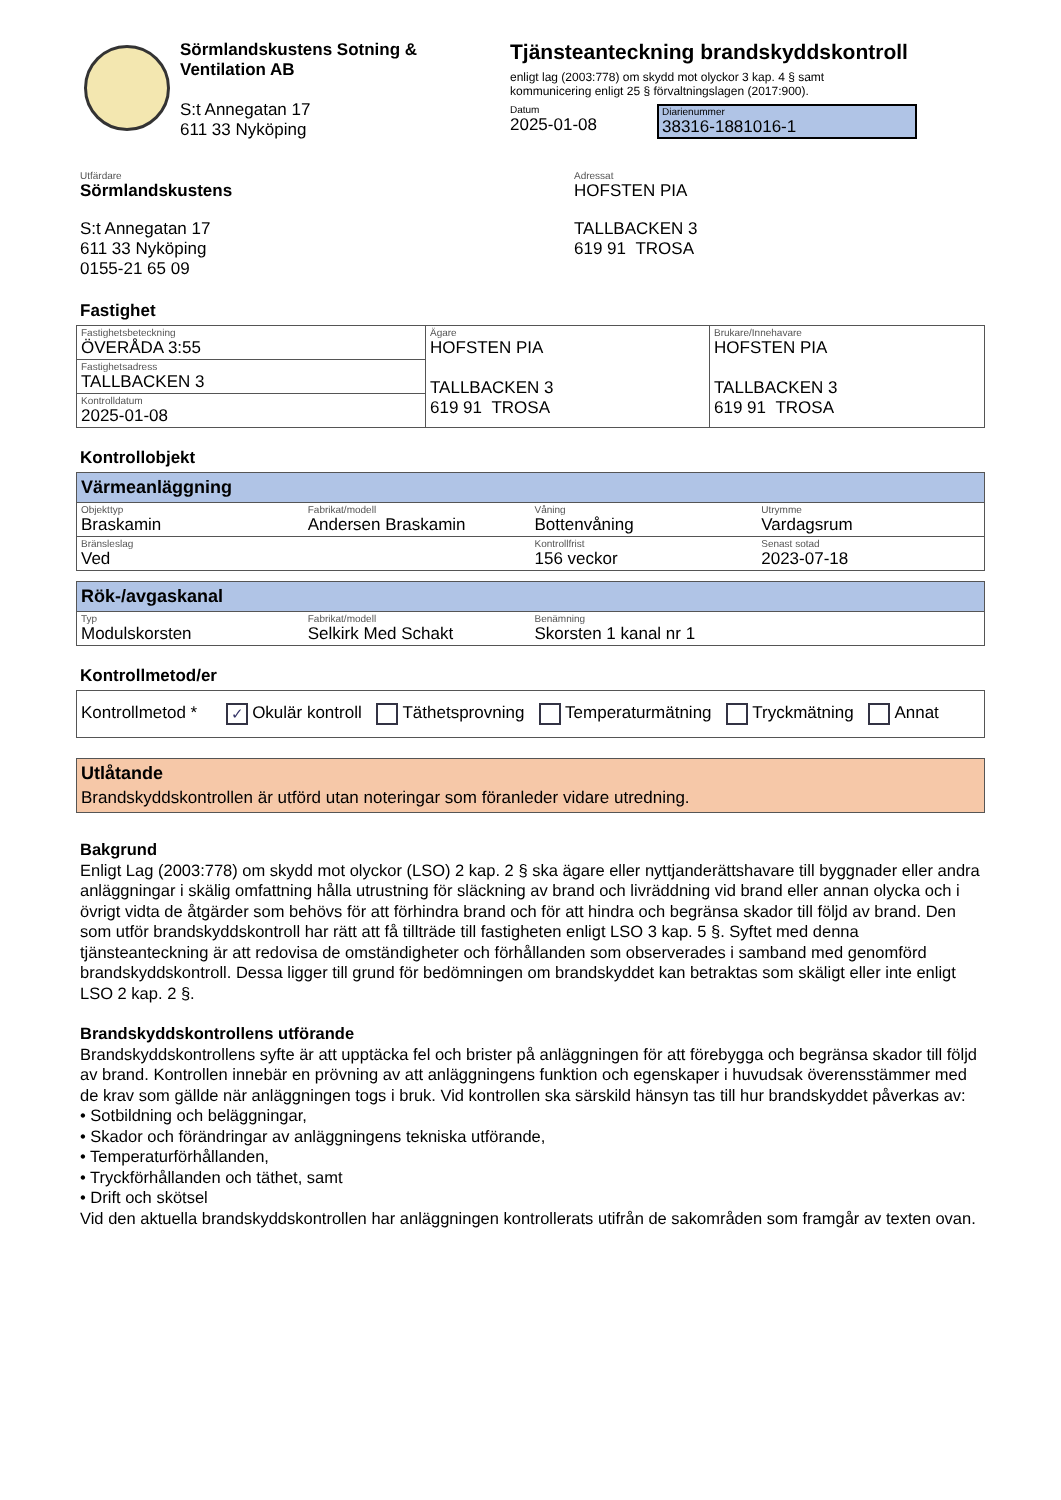Sörmlandskustens Sotning &
Ventilation AB
S:t Annegatan 17
611 33 Nyköping
Tjänsteanteckning brandskyddskontroll
enligt lag (2003:778) om skydd mot olyckor 3 kap. 4 § samt
kommunicering enligt 25 § förvaltningslagen (2017:900).
Datum
2025-01-08
Diarienummer
38316-1881016-1
Utfärdare
Sörmlandskustens
S:t Annegatan 17
611 33 Nyköping
0155-21 65 09
Adressat
HOFSTEN PIA
TALLBACKEN 3
619 91 TROSA
Fastighet
| Fastighetsbeteckning ÖVERÅDA 3:55 | Ägare HOFSTEN PIA TALLBACKEN 3 619 91 TROSA | Brukare/Innehavare HOFSTEN PIA TALLBACKEN 3 619 91 TROSA |
| Fastighetsadress TALLBACKEN 3 | | |
| Kontrolldatum 2025-01-08 | | |
Kontrollobjekt
Värmeanläggning
| Objekttyp Braskamin | Fabrikat/modell Andersen Braskamin | Våning Bottenvåning | Utrymme Vardagsrum |
| Bränsleslag Ved | | Kontrollfrist 156 veckor | Senast sotad 2023-07-18 |
Rök-/avgaskanal
| Typ Modulskorsten | Fabrikat/modell Selkirk Med Schakt | Benämning Skorsten 1 kanal nr 1 |
Kontrollmetod/er
Kontrollmetod * ✓ Okulär kontroll Täthetsprovning Temperaturmätning Tryckmätning Annat
Utlåtande
Brandskyddskontrollen är utförd utan noteringar som föranleder vidare utredning.
Bakgrund
Enligt Lag (2003:778) om skydd mot olyckor (LSO) 2 kap. 2 § ska ägare eller nyttjanderättshavare till byggnader eller andra anläggningar i skälig omfattning hålla utrustning för släckning av brand och livräddning vid brand eller annan olycka och i övrigt vidta de åtgärder som behövs för att förhindra brand och för att hindra och begränsa skador till följd av brand. Den som utför brandskyddskontroll har rätt att få tillträde till fastigheten enligt LSO 3 kap. 5 §. Syftet med denna tjänsteanteckning är att redovisa de omständigheter och förhållanden som observerades i samband med genomförd brandskyddskontroll. Dessa ligger till grund för bedömningen om brandskyddet kan betraktas som skäligt eller inte enligt LSO 2 kap. 2 §.
Brandskyddskontrollens utförande
Brandskyddskontrollens syfte är att upptäcka fel och brister på anläggningen för att förebygga och begränsa skador till följd av brand. Kontrollen innebär en prövning av att anläggningens funktion och egenskaper i huvudsak överensstämmer med de krav som gällde när anläggningen togs i bruk. Vid kontrollen ska särskild hänsyn tas till hur brandskyddet påverkas av:
• Sotbildning och beläggningar,
• Skador och förändringar av anläggningens tekniska utförande,
• Temperaturförhållanden,
• Tryckförhållanden och täthet, samt
• Drift och skötsel
Vid den aktuella brandskyddskontrollen har anläggningen kontrollerats utifrån de sakområden som framgår av texten ovan.